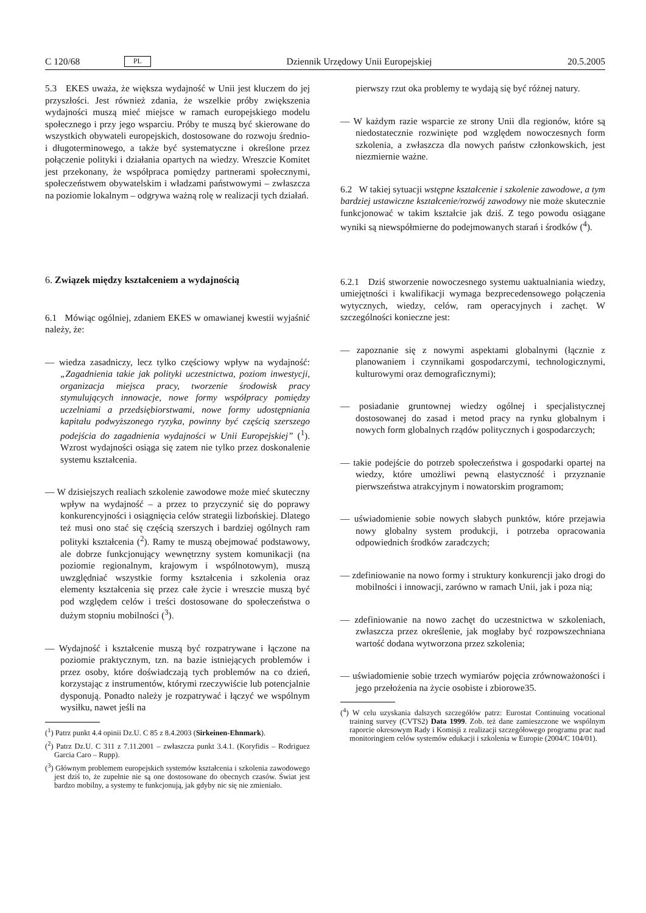C 120/68 PL Dziennik Urzędowy Unii Europejskiej 20.5.2005
5.3 EKES uważa, że większa wydajność w Unii jest kluczem do jej przyszłości. Jest również zdania, że wszelkie próby zwiększenia wydajności muszą mieć miejsce w ramach europejskiego modelu społecznego i przy jego wsparciu. Próby te muszą być skierowane do wszystkich obywateli europejskich, dostosowane do rozwoju średnio- i długoterminowego, a także być systematyczne i określone przez połączenie polityki i działania opartych na wiedzy. Wreszcie Komitet jest przekonany, że współpraca pomiędzy partnerami społecznymi, społeczeństwem obywatelskim i władzami państwowymi – zwłaszcza na poziomie lokalnym – odgrywa ważną rolę w realizacji tych działań.
6. Związek między kształceniem a wydajnością
6.1 Mówiąc ogólniej, zdaniem EKES w omawianej kwestii wyjaśnić należy, że:
— wiedza zasadniczy, lecz tylko częściowy wpływ na wydajność: „Zagadnienia takie jak polityki uczestnictwa, poziom inwestycji, organizacja miejsca pracy, tworzenie środowisk pracy stymulujących innowacje, nowe formy współpracy pomiędzy uczelniami a przedsiębiorstwami, nowe formy udostępniania kapitału podwyższonego ryzyka, powinny być częścią szerszego podejścia do zagadnienia wydajności w Unii Europejskiej” (<sup>1</sup>). Wzrost wydajności osiąga się zatem nie tylko przez doskonalenie systemu kształcenia.
— W dzisiejszych realiach szkolenie zawodowe może mieć skuteczny wpływ na wydajność – a przez to przyczynić się do poprawy konkurencyjności i osiągnięcia celów strategii lizbońskiej. Dlatego też musi ono stać się częścią szerszych i bardziej ogólnych ram polityki kształcenia (<sup>2</sup>). Ramy te muszą obejmować podstawowy, ale dobrze funkcjonujący wewnętrzny system komunikacji (na poziomie regionalnym, krajowym i wspólnotowym), muszą uwzględniać wszystkie formy kształcenia i szkolenia oraz elementy kształcenia się przez całe życie i wreszcie muszą być pod względem celów i treści dostosowane do społeczeństwa o dużym stopniu mobilności (<sup>3</sup>).
— Wydajność i kształcenie muszą być rozpatrywane i łączone na poziomie praktycznym, tzn. na bazie istniejących problemów i przez osoby, które doświadczają tych problemów na co dzień, korzystając z instrumentów, którymi rzeczywiście lub potencjalnie dysponują. Ponadto należy je rozpatrywać i łączyć we wspólnym wysiłku, nawet jeśli na
(<sup>1</sup>) Patrz punkt 4.4 opinii Dz.U. C 85 z 8.4.2003 (Sirkeinen-Ehnmark).
(<sup>2</sup>) Patrz Dz.U. C 311 z 7.11.2001 – zwłaszcza punkt 3.4.1. (Koryfidis – Rodriguez Garcia Caro – Rupp).
(<sup>3</sup>) Głównym problemem europejskich systemów kształcenia i szkolenia zawodowego jest dziś to, że zupełnie nie są one dostosowane do obecnych czasów. Świat jest bardzo mobilny, a systemy te funkcjonują, jak gdyby nic się nie zmieniało.
pierwszy rzut oka problemy te wydają się być różnej natury.
— W każdym razie wsparcie ze strony Unii dla regionów, które są niedostatecznie rozwinięte pod względem nowoczesnych form szkolenia, a zwłaszcza dla nowych państw członkowskich, jest niezmiernie ważne.
6.2 W takiej sytuacji wstępne kształcenie i szkolenie zawodowe, a tym bardziej ustawiczne kształcenie/rozwój zawodowy nie może skutecznie funkcjonować w takim kształcie jak dziś. Z tego powodu osiągane wyniki są niewspółmierne do podejmowanych starań i środków (<sup>4</sup>).
6.2.1 Dziś stworzenie nowoczesnego systemu uaktualniania wiedzy, umiejętności i kwalifikacji wymaga bezprecedensowego połączenia wytycznych, wiedzy, celów, ram operacyjnych i zachęt. W szczególności konieczne jest:
— zapoznanie się z nowymi aspektami globalnymi (łącznie z planowaniem i czynnikami gospodarczymi, technologicznymi, kulturowymi oraz demograficznymi);
— posiadanie gruntownej wiedzy ogólnej i specjalistycznej dostosowanej do zasad i metod pracy na rynku globalnym i nowych form globalnych rządów politycznych i gospodarczych;
— takie podejście do potrzeb społeczeństwa i gospodarki opartej na wiedzy, które umożliwi pewną elastyczność i przyznanie pierwszeństwa atrakcyjnym i nowatorskim programom;
— uświadomienie sobie nowych słabych punktów, które przejawia nowy globalny system produkcji, i potrzeba opracowania odpowiednich środków zaradczych;
— zdefiniowanie na nowo formy i struktury konkurencji jako drogi do mobilności i innowacji, zarówno w ramach Unii, jak i poza nią;
— zdefiniowanie na nowo zachęt do uczestnictwa w szkoleniach, zwłaszcza przez określenie, jak mogłaby być rozpowszechniana wartość dodana wytworzona przez szkolenia;
— uświadomienie sobie trzech wymiarów pojęcia zrównoważoności i jego przełożenia na życie osobiste i zbiorowe35.
(<sup>4</sup>) W celu uzyskania dalszych szczegółów patrz: Eurostat Continuing vocational training survey (CVTS2) Data 1999. Zob. też dane zamieszczone we wspólnym raporcie okresowym Rady i Komisji z realizacji szczegółowego programu prac nad monitoringiem celów systemów edukacji i szkolenia w Europie (2004/C 104/01).